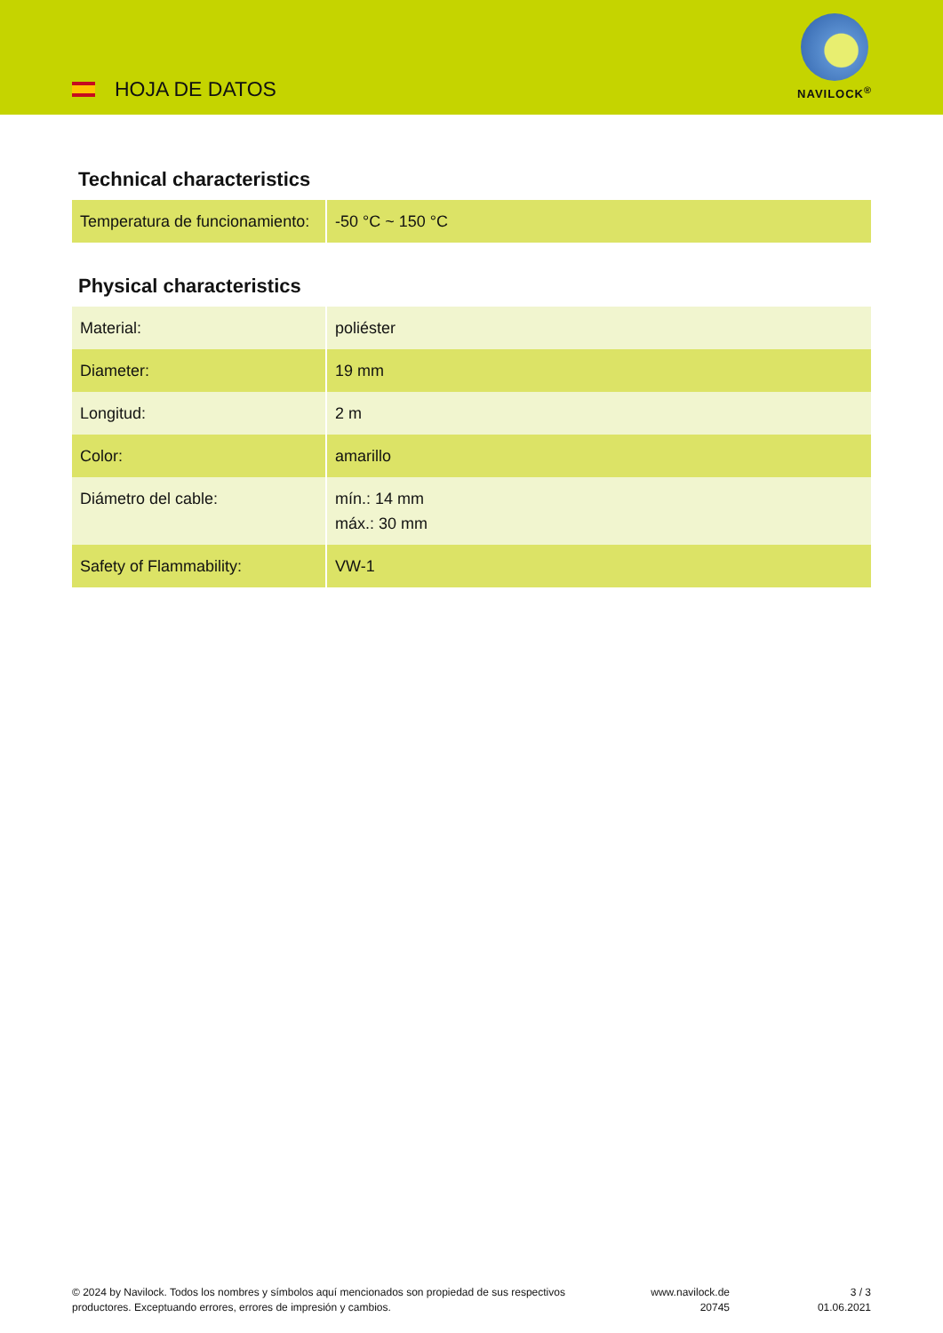HOJA DE DATOS
NAVILOCK<sup>®</sup>
Technical characteristics
| Temperatura de funcionamiento: | -50 °C ~ 150 °C |
Physical characteristics
| Material: | poliéster |
| Diameter: | 19 mm |
| Longitud: | 2 m |
| Color: | amarillo |
| Diámetro del cable: | mín.: 14 mm máx.: 30 mm |
| Safety of Flammability: | VW-1 |
© 2024 by Navilock. Todos los nombres y símbolos aquí mencionados son propiedad de sus respectivos productores. Exceptuando errores, errores de impresión y cambios.
www.navilock.de
20745
3 / 3
01.06.2021